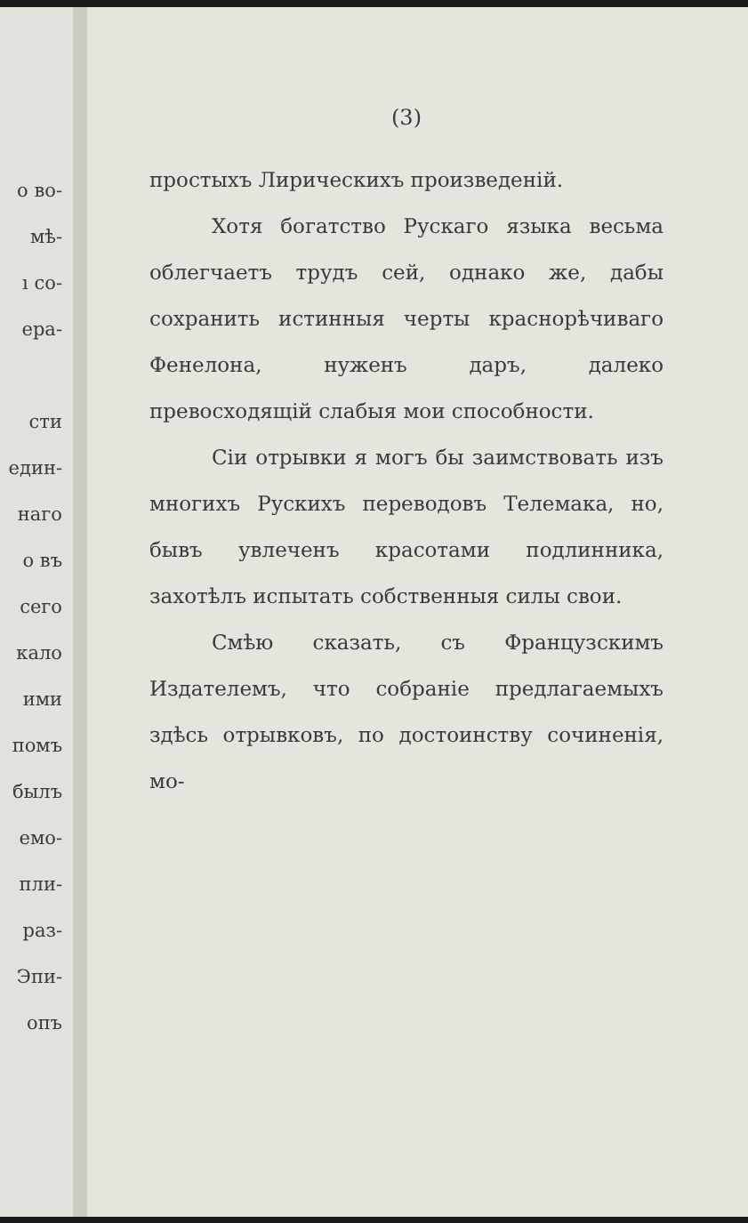о во-
мѣ-
ı со-
ера-
сти
един-
наго
о въ
сего
кало
ими
помъ
былъ
емо-
пли-
раз-
Эпи-
опъ
(3)
простыхъ Лирическихъ произведенiй.
Хотя богатство Рускаго языка весьма облегчаетъ трудъ сей, однако же, дабы сохранить истинныя черты краснорѣчиваго Фенелона, нуженъ даръ, далеко превосходящiй слабыя мои способности.
Сiи отрывки я могъ бы заимствовать изъ многихъ Рускихъ переводовъ Телемака, но, бывъ увлеченъ красотами подлинника, захотѣлъ испытать собственныя силы свои.
Смѣю сказать, съ Французскимъ Издателемъ, что собранiе предлагаемыхъ здѣсь отрывковъ, по достоинству сочиненiя, мо-